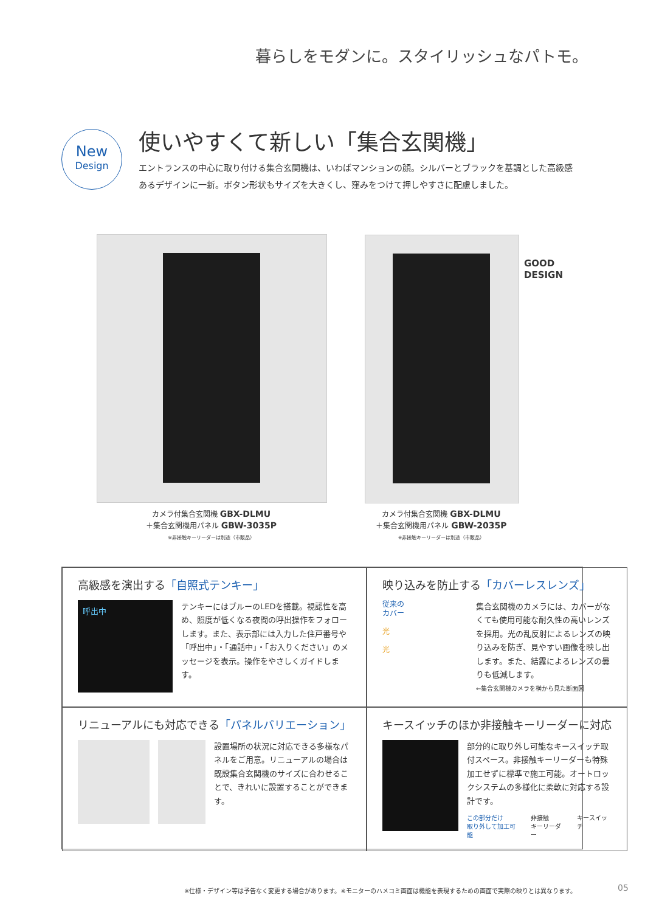暮らしをモダンに。スタイリッシュなパトモ。
New
Design
使いやすくて新しい「集合玄関機」
エントランスの中心に取り付ける集合玄関機は、いわばマンションの顔。シルバーとブラックを基調とした高級感あるデザインに一新。ボタン形状もサイズを大きくし、窪みをつけて押しやすさに配慮しました。
GOOD
DESIGN
カメラ付集合玄関機 GBX-DLMU
＋集合玄関機用パネル GBW-3035P
※非接触キーリーダーは別途（市販品）
カメラ付集合玄関機 GBX-DLMU
＋集合玄関機用パネル GBW-2035P
※非接触キーリーダーは別途（市販品）
高級感を演出する「自照式テンキー」
呼出中
テンキーにはブルーのLEDを搭載。視認性を高め、照度が低くなる夜間の呼出操作をフォローします。また、表示部には入力した住戸番号や「呼出中」・「通話中」・「お入りください」のメッセージを表示。操作をやさしくガイドします。
映り込みを防止する「カバーレスレンズ」
従来の
カバー
光
光
集合玄関機のカメラには、カバーがなくても使用可能な耐久性の高いレンズを採用。光の乱反射によるレンズの映り込みを防ぎ、見やすい画像を映し出します。また、結露によるレンズの曇りも低減します。
←集合玄関機カメラを横から見た断面図
リニューアルにも対応できる「パネルバリエーション」
設置場所の状況に対応できる多様なパネルをご用意。リニューアルの場合は既設集合玄関機のサイズに合わせることで、きれいに設置することができます。
キースイッチのほか非接触キーリーダーに対応
部分的に取り外し可能なキースイッチ取付スペース。非接触キーリーダーも特殊加工せずに標準で施工可能。オートロックシステムの多様化に柔軟に対応する設計です。
この部分だけ
取り外して加工可能 非接触
キーリーダー キースイッチ
※仕様・デザイン等は予告なく変更する場合があります。※モニターのハメコミ画面は機能を表現するための画面で実際の映りとは異なります。
05